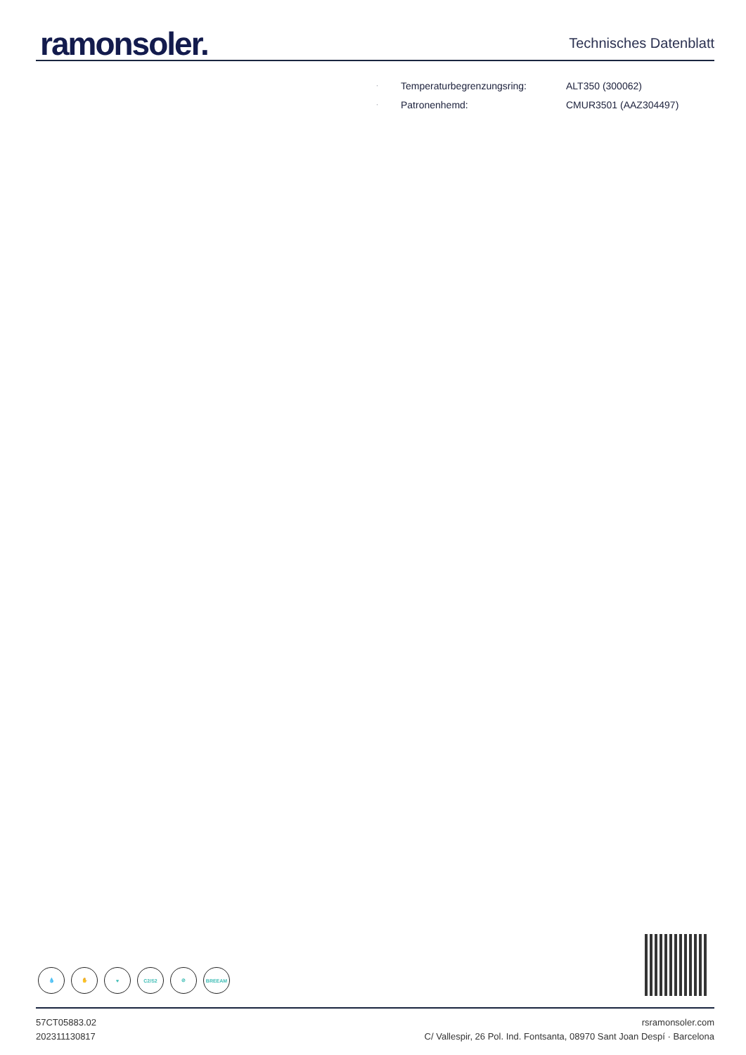ramonsoler.
Technisches Datenblatt
· Temperaturbegrenzungsring: ALT350 (300062)
· Patronenhemd: CMUR3501 (AAZ304497)
💧 ✋ ♥ C2/S2 ⊘ BREEAM
57CT05883.02
202311130817
rsramonsoler.com
C/ Vallespir, 26 Pol. Ind. Fontsanta, 08970 Sant Joan Despí · Barcelona